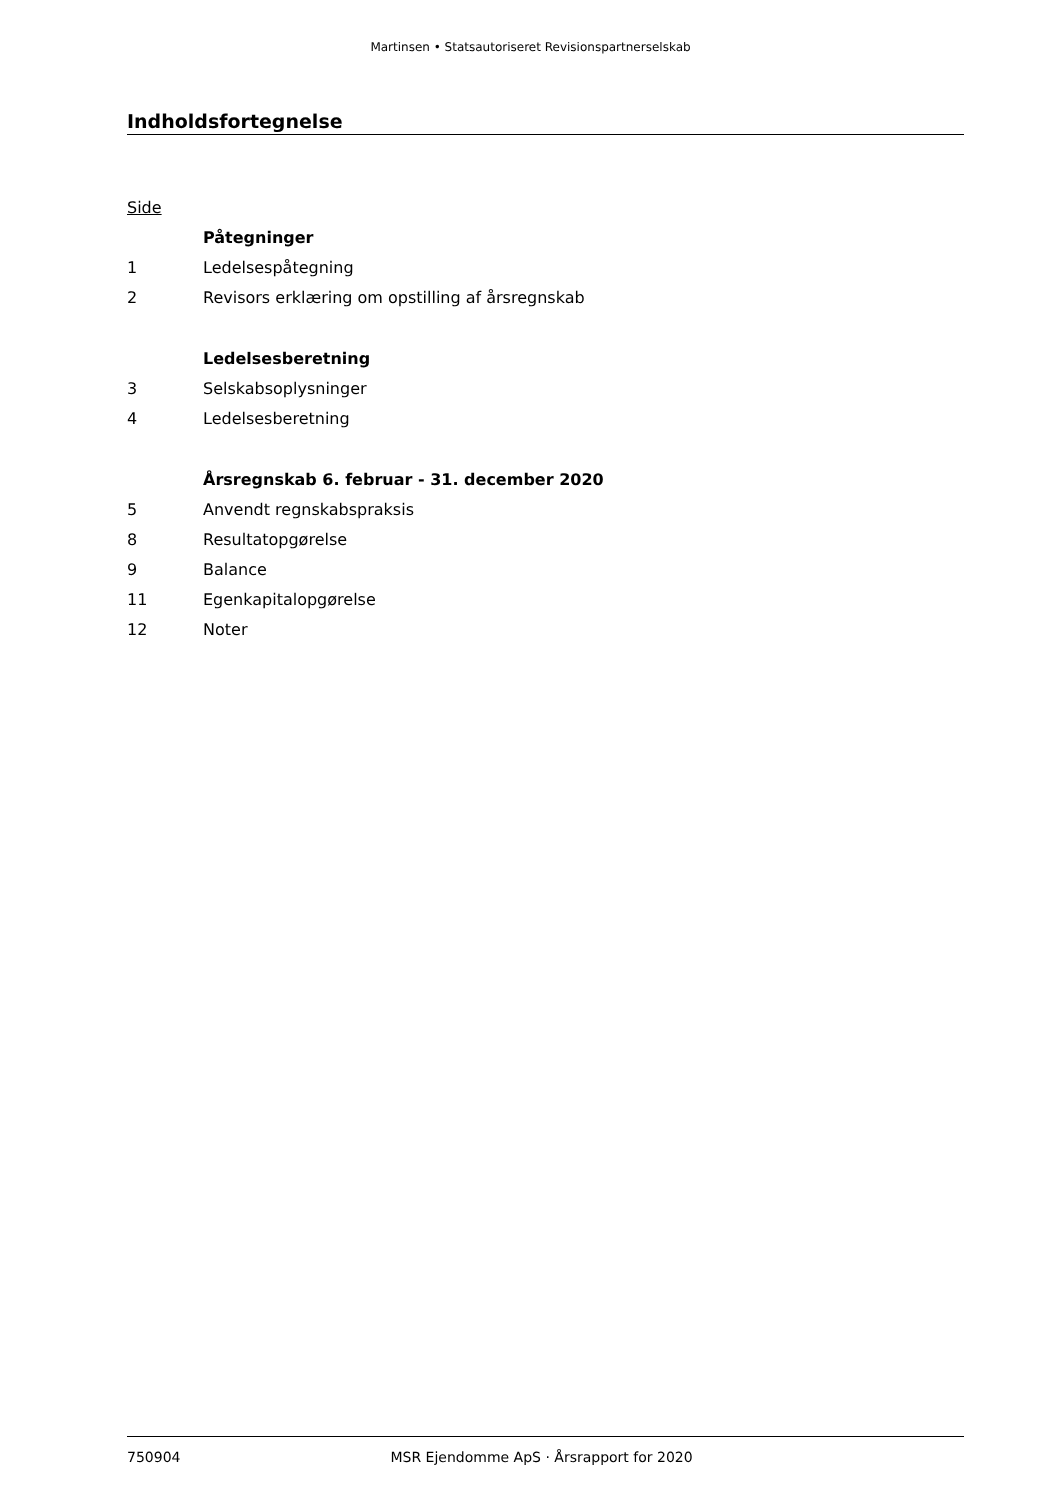Martinsen • Statsautoriseret Revisionspartnerselskab
Indholdsfortegnelse
Side
Påtegninger
1 Ledelsespåtegning
2 Revisors erklæring om opstilling af årsregnskab
Ledelsesberetning
3 Selskabsoplysninger
4 Ledelsesberetning
Årsregnskab 6. februar - 31. december 2020
5 Anvendt regnskabspraksis
8 Resultatopgørelse
9 Balance
11 Egenkapitalopgørelse
12 Noter
750904 MSR Ejendomme ApS · Årsrapport for 2020